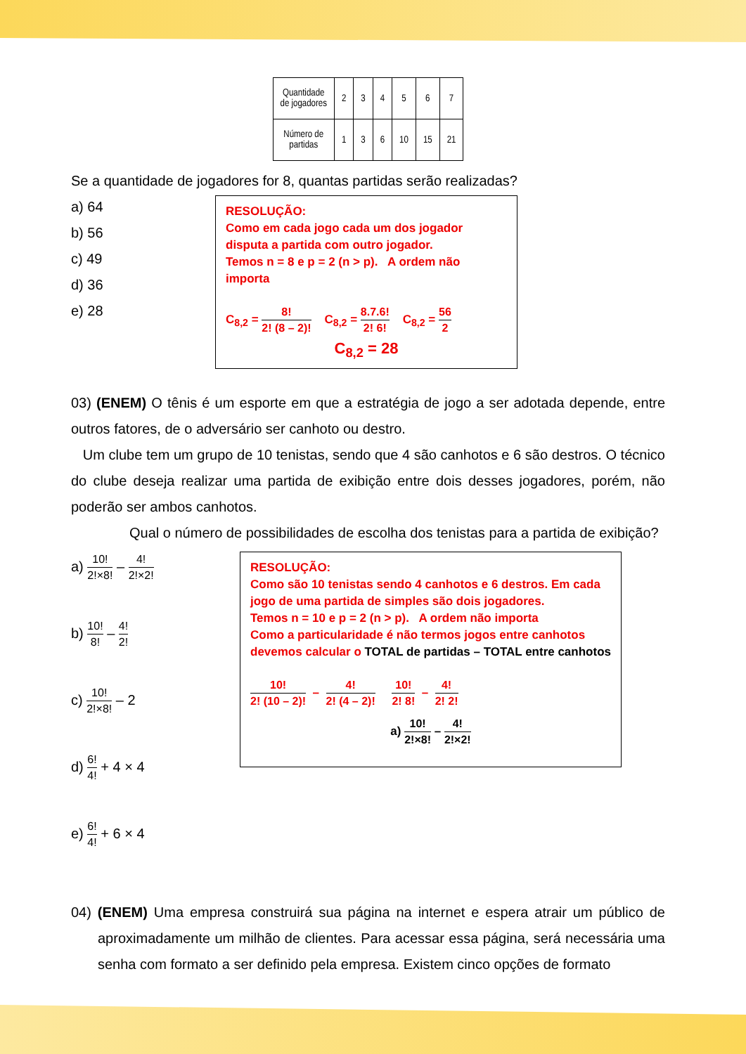| Quantidade de jogadores | 2 | 3 | 4 | 5 | 6 | 7 |
| Número de partidas | 1 | 3 | 6 | 10 | 15 | 21 |
Se a quantidade de jogadores for 8, quantas partidas serão realizadas?
a) 64
b) 56
c) 49
d) 36
e) 28
RESOLUÇÃO:
Como em cada jogo cada um dos jogador disputa a partida com outro jogador.
Temos n = 8 e p = 2 (n > p). A ordem não importa
C<sub>8,2</sub> = 8! 2! (8 – 2)! C<sub>8,2</sub> = 8.7.6! 2! 6! C<sub>8,2</sub> = 56 2
C<sub>8,2</sub> = 28
03) (ENEM) O tênis é um esporte em que a estratégia de jogo a ser adotada depende, entre outros fatores, de o adversário ser canhoto ou destro.
Um clube tem um grupo de 10 tenistas, sendo que 4 são canhotos e 6 são destros. O técnico do clube deseja realizar uma partida de exibição entre dois desses jogadores, porém, não poderão ser ambos canhotos.
Qual o número de possibilidades de escolha dos tenistas para a partida de exibição?
a) 10! 2!×8! – 4! 2!×2!
b) 10! 8! – 4! 2!
c) 10! 2!×8! – 2
d) 6! 4! + 4 × 4
e) 6! 4! + 6 × 4
RESOLUÇÃO:
Como são 10 tenistas sendo 4 canhotos e 6 destros. Em cada jogo de uma partida de simples são dois jogadores.
Temos n = 10 e p = 2 (n > p). A ordem não importa
Como a particularidade é não termos jogos entre canhotos devemos calcular o TOTAL de partidas – TOTAL entre canhotos
10! 2! (10 – 2)! – 4! 2! (4 – 2)! 10! 2! 8! – 4! 2! 2!
a) 10! 2!×8! – 4! 2!×2!
04) (ENEM) Uma empresa construirá sua página na internet e espera atrair um público de aproximadamente um milhão de clientes. Para acessar essa página, será necessária uma senha com formato a ser definido pela empresa. Existem cinco opções de formato